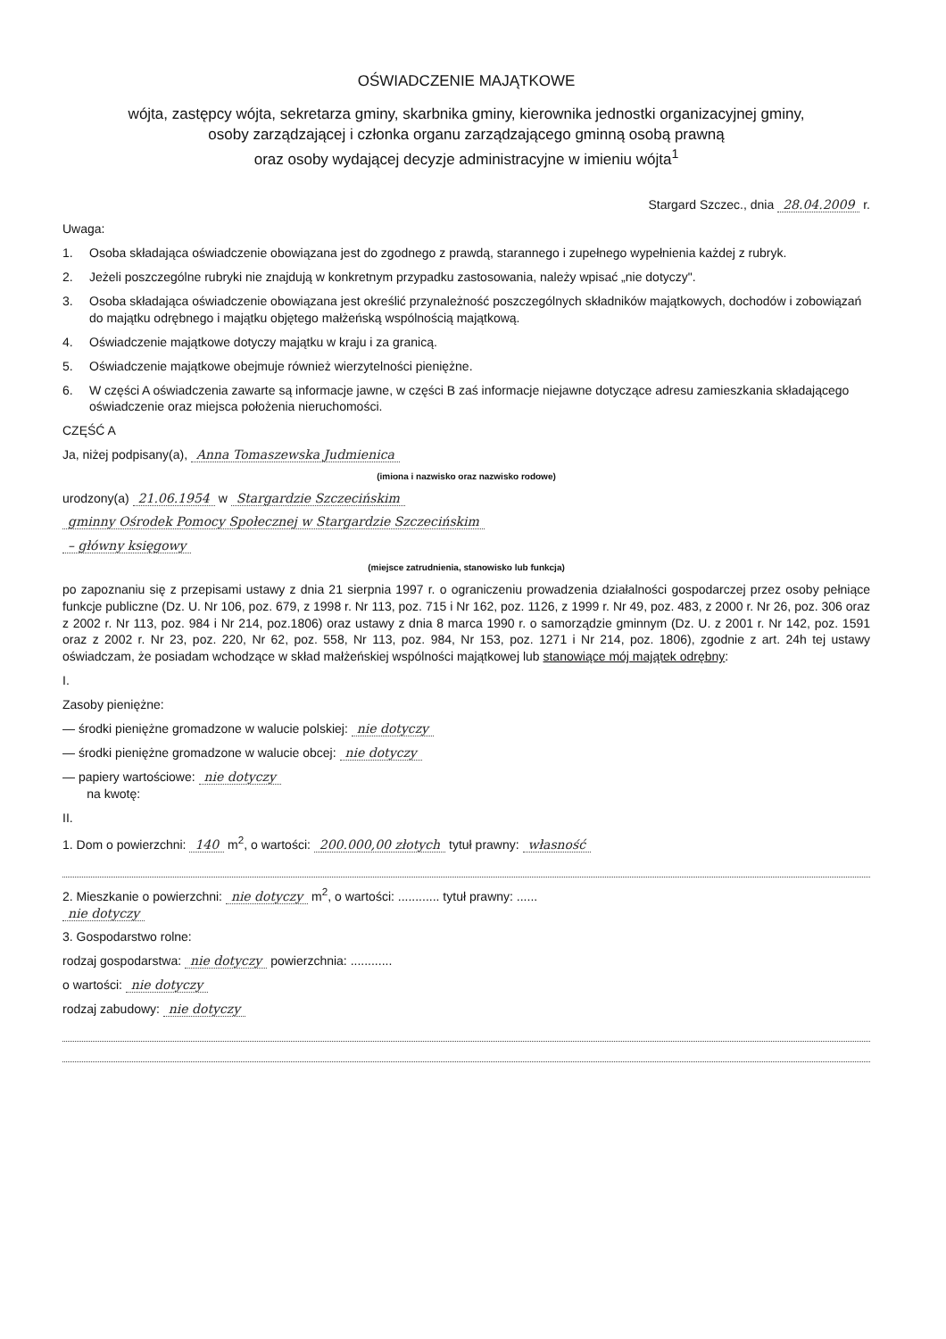OŚWIADCZENIE MAJĄTKOWE
wójta, zastępcy wójta, sekretarza gminy, skarbnika gminy, kierownika jednostki organizacyjnej gminy,
osoby zarządzającej i członka organu zarządzającego gminną osobą prawną
oraz osoby wydającej decyzje administracyjne w imieniu wójta<sup>1</sup>
Stargard Szczec., dnia 28.04.2009 r.
Uwaga:
1. Osoba składająca oświadczenie obowiązana jest do zgodnego z prawdą, starannego i zupełnego wypełnienia każdej z rubryk.
2. Jeżeli poszczególne rubryki nie znajdują w konkretnym przypadku zastosowania, należy wpisać „nie dotyczy".
3. Osoba składająca oświadczenie obowiązana jest określić przynależność poszczególnych składników majątkowych, dochodów i zobowiązań do majątku odrębnego i majątku objętego małżeńską wspólnością majątkową.
4. Oświadczenie majątkowe dotyczy majątku w kraju i za granicą.
5. Oświadczenie majątkowe obejmuje również wierzytelności pieniężne.
6. W części A oświadczenia zawarte są informacje jawne, w części B zaś informacje niejawne dotyczące adresu zamieszkania składającego oświadczenie oraz miejsca położenia nieruchomości.
CZĘŚĆ A
Ja, niżej podpisany(a), Anna Tomaszewska Judmienica
(imiona i nazwisko oraz nazwisko rodowe)
urodzony(a) 21.06.1954 w Stargardzie Szczecińskim
gminny Ośrodek Pomocy Społecznej w Stargardzie Szczecińskim
– główny księgowy
(miejsce zatrudnienia, stanowisko lub funkcja)
po zapoznaniu się z przepisami ustawy z dnia 21 sierpnia 1997 r. o ograniczeniu prowadzenia działalności gospodarczej przez osoby pełniące funkcje publiczne (Dz. U. Nr 106, poz. 679, z 1998 r. Nr 113, poz. 715 i Nr 162, poz. 1126, z 1999 r. Nr 49, poz. 483, z 2000 r. Nr 26, poz. 306 oraz z 2002 r. Nr 113, poz. 984 i Nr 214, poz.1806) oraz ustawy z dnia 8 marca 1990 r. o samorządzie gminnym (Dz. U. z 2001 r. Nr 142, poz. 1591 oraz z 2002 r. Nr 23, poz. 220, Nr 62, poz. 558, Nr 113, poz. 984, Nr 153, poz. 1271 i Nr 214, poz. 1806), zgodnie z art. 24h tej ustawy oświadczam, że posiadam wchodzące w skład małżeńskiej wspólności majątkowej lub stanowiące mój majątek odrębny:
I.
Zasoby pieniężne:
— środki pieniężne gromadzone w walucie polskiej: nie dotyczy
— środki pieniężne gromadzone w walucie obcej: nie dotyczy
— papiery wartościowe: nie dotyczy
na kwotę:
II.
1. Dom o powierzchni: 140 m<sup>2</sup>, o wartości: 200.000,00 złotych tytuł prawny: własność
2. Mieszkanie o powierzchni: nie dotyczy m<sup>2</sup>, o wartości: ............ tytuł prawny: ......
nie dotyczy
3. Gospodarstwo rolne:
rodzaj gospodarstwa: nie dotyczy powierzchnia: ............
o wartości: nie dotyczy
rodzaj zabudowy: nie dotyczy